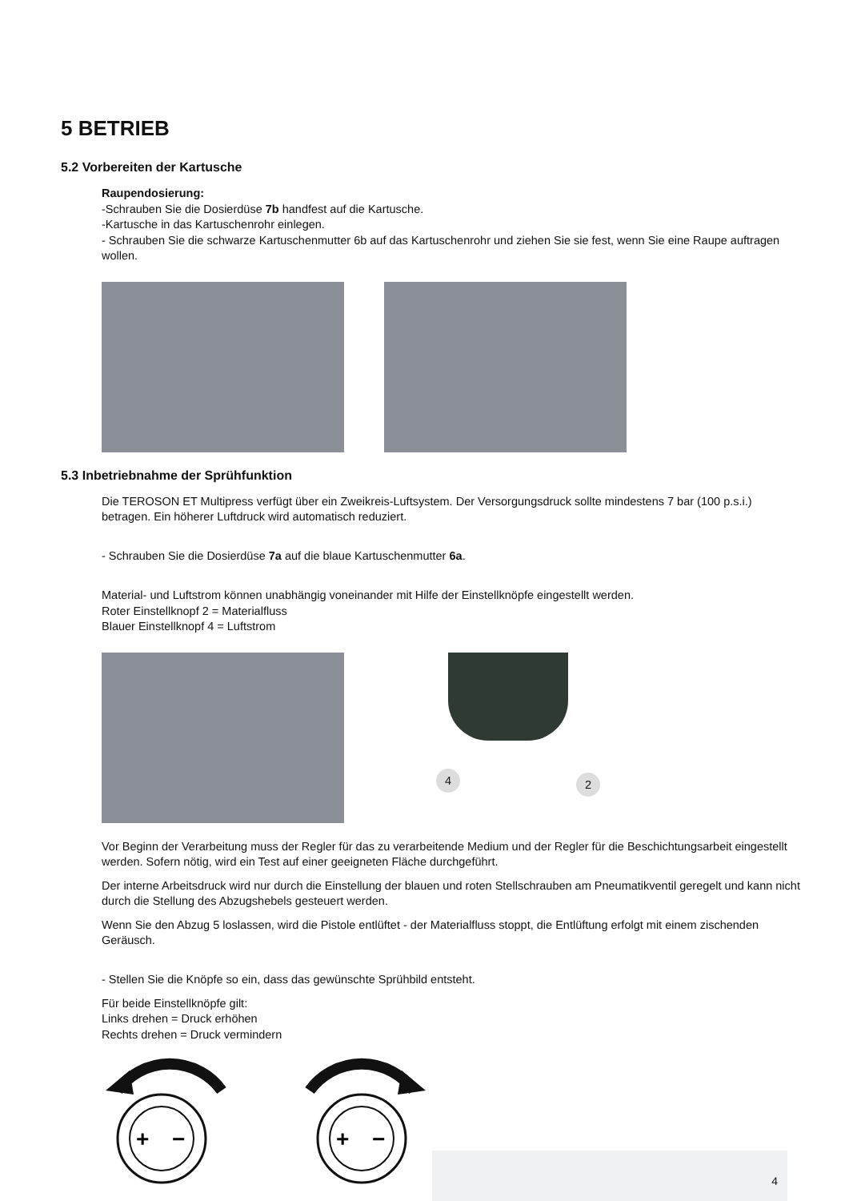5 BETRIEB
5.2 Vorbereiten der Kartusche
Raupendosierung:
-Schrauben Sie die Dosierdüse 7b handfest auf die Kartusche.
-Kartusche in das Kartuschenrohr einlegen.
- Schrauben Sie die schwarze Kartuschenmutter 6b auf das Kartuschenrohr und ziehen Sie sie fest, wenn Sie eine Raupe auftragen wollen.
5.3 Inbetriebnahme der Sprühfunktion
Die TEROSON ET Multipress verfügt über ein Zweikreis-Luftsystem. Der Versorgungsdruck sollte mindestens 7 bar (100 p.s.i.) betragen. Ein höherer Luftdruck wird automatisch reduziert.
- Schrauben Sie die Dosierdüse 7a auf die blaue Kartuschenmutter 6a.
Material- und Luftstrom können unabhängig voneinander mit Hilfe der Einstellknöpfe eingestellt werden.
Roter Einstellknopf 2 = Materialfluss
Blauer Einstellknopf 4 = Luftstrom
4 2
Vor Beginn der Verarbeitung muss der Regler für das zu verarbeitende Medium und der Regler für die Beschichtungsarbeit eingestellt werden. Sofern nötig, wird ein Test auf einer geeigneten Fläche durchgeführt.
Der interne Arbeitsdruck wird nur durch die Einstellung der blauen und roten Stellschrauben am Pneumatikventil geregelt und kann nicht durch die Stellung des Abzugshebels gesteuert werden.
Wenn Sie den Abzug 5 loslassen, wird die Pistole entlüftet - der Materialfluss stoppt, die Entlüftung erfolgt mit einem zischenden Geräusch.
- Stellen Sie die Knöpfe so ein, dass das gewünschte Sprühbild entsteht.
Für beide Einstellknöpfe gilt:
Links drehen = Druck erhöhen
Rechts drehen = Druck vermindern
+
−
+
−
4